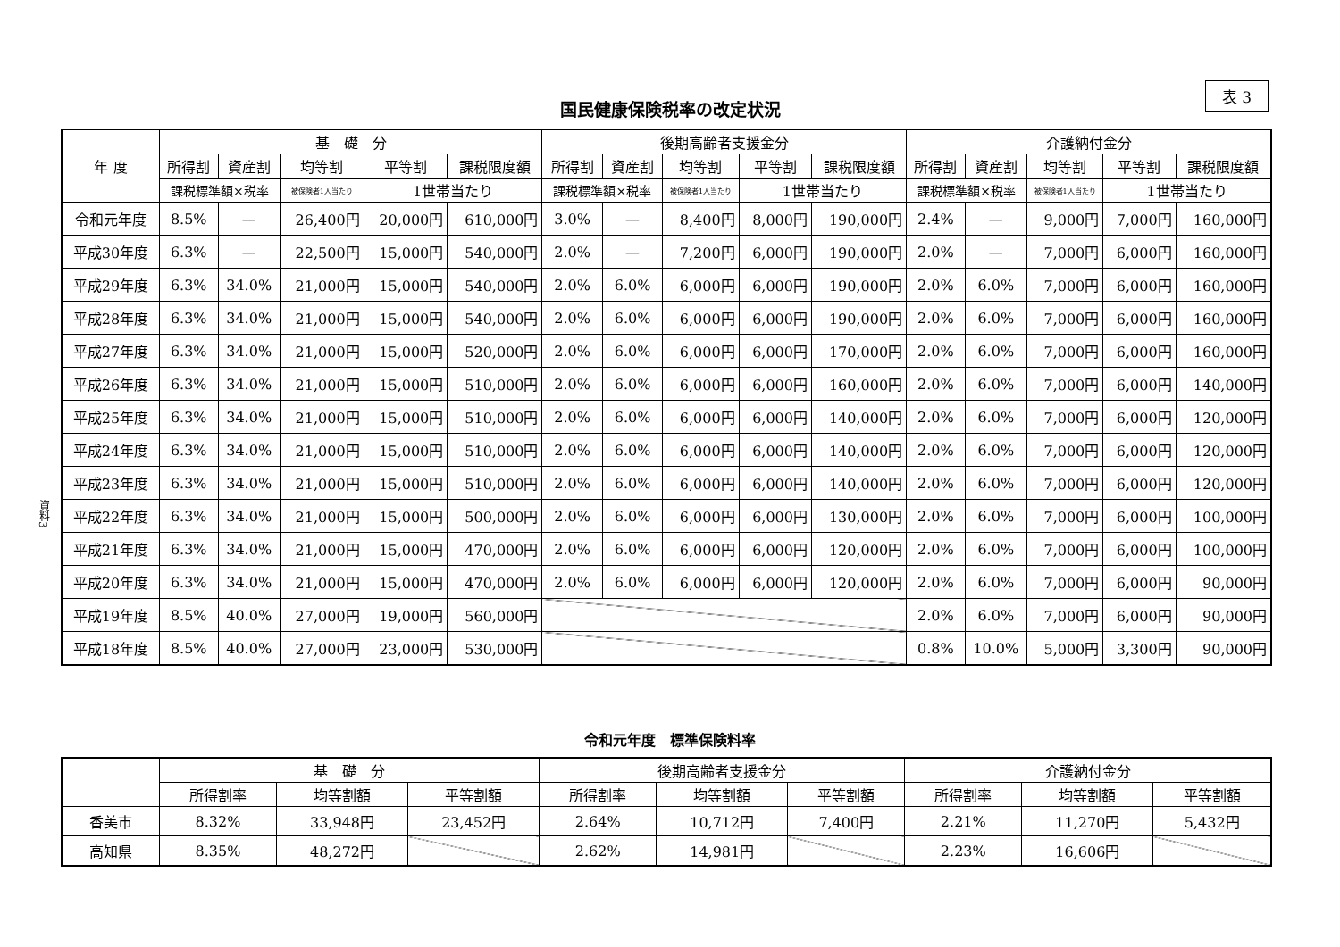表 3
国民健康保険税率の改定状況
資料3
| 年 度 | 基 礎 分 | | | | | 後期高齢者支援金分 | | | | | 介護納付金分 | | | | |
| --- | --- | --- | --- | --- | --- | --- | --- | --- | --- | --- | --- | --- | --- | --- | --- |
| | 所得割 | 資産割 | 均等割 | 平等割 | 課税限度額 | 所得割 | 資産割 | 均等割 | 平等割 | 課税限度額 | 所得割 | 資産割 | 均等割 | 平等割 | 課税限度額 |
| | 課税標準額×税率 | | 被保険者1人当たり | 1世帯当たり | | 課税標準額×税率 | | 被保険者1人当たり | 1世帯当たり | | 課税標準額×税率 | | 被保険者1人当たり | 1世帯当たり | |
| 令和元年度 | 8.5% | — | 26,400円 | 20,000円 | 610,000円 | 3.0% | — | 8,400円 | 8,000円 | 190,000円 | 2.4% | — | 9,000円 | 7,000円 | 160,000円 |
| 平成30年度 | 6.3% | — | 22,500円 | 15,000円 | 540,000円 | 2.0% | — | 7,200円 | 6,000円 | 190,000円 | 2.0% | — | 7,000円 | 6,000円 | 160,000円 |
| 平成29年度 | 6.3% | 34.0% | 21,000円 | 15,000円 | 540,000円 | 2.0% | 6.0% | 6,000円 | 6,000円 | 190,000円 | 2.0% | 6.0% | 7,000円 | 6,000円 | 160,000円 |
| 平成28年度 | 6.3% | 34.0% | 21,000円 | 15,000円 | 540,000円 | 2.0% | 6.0% | 6,000円 | 6,000円 | 190,000円 | 2.0% | 6.0% | 7,000円 | 6,000円 | 160,000円 |
| 平成27年度 | 6.3% | 34.0% | 21,000円 | 15,000円 | 520,000円 | 2.0% | 6.0% | 6,000円 | 6,000円 | 170,000円 | 2.0% | 6.0% | 7,000円 | 6,000円 | 160,000円 |
| 平成26年度 | 6.3% | 34.0% | 21,000円 | 15,000円 | 510,000円 | 2.0% | 6.0% | 6,000円 | 6,000円 | 160,000円 | 2.0% | 6.0% | 7,000円 | 6,000円 | 140,000円 |
| 平成25年度 | 6.3% | 34.0% | 21,000円 | 15,000円 | 510,000円 | 2.0% | 6.0% | 6,000円 | 6,000円 | 140,000円 | 2.0% | 6.0% | 7,000円 | 6,000円 | 120,000円 |
| 平成24年度 | 6.3% | 34.0% | 21,000円 | 15,000円 | 510,000円 | 2.0% | 6.0% | 6,000円 | 6,000円 | 140,000円 | 2.0% | 6.0% | 7,000円 | 6,000円 | 120,000円 |
| 平成23年度 | 6.3% | 34.0% | 21,000円 | 15,000円 | 510,000円 | 2.0% | 6.0% | 6,000円 | 6,000円 | 140,000円 | 2.0% | 6.0% | 7,000円 | 6,000円 | 120,000円 |
| 平成22年度 | 6.3% | 34.0% | 21,000円 | 15,000円 | 500,000円 | 2.0% | 6.0% | 6,000円 | 6,000円 | 130,000円 | 2.0% | 6.0% | 7,000円 | 6,000円 | 100,000円 |
| 平成21年度 | 6.3% | 34.0% | 21,000円 | 15,000円 | 470,000円 | 2.0% | 6.0% | 6,000円 | 6,000円 | 120,000円 | 2.0% | 6.0% | 7,000円 | 6,000円 | 100,000円 |
| 平成20年度 | 6.3% | 34.0% | 21,000円 | 15,000円 | 470,000円 | 2.0% | 6.0% | 6,000円 | 6,000円 | 120,000円 | 2.0% | 6.0% | 7,000円 | 6,000円 | 90,000円 |
| 平成19年度 | 8.5% | 40.0% | 27,000円 | 19,000円 | 560,000円 | | | | | | 2.0% | 6.0% | 7,000円 | 6,000円 | 90,000円 |
| 平成18年度 | 8.5% | 40.0% | 27,000円 | 23,000円 | 530,000円 | | | | | | 0.8% | 10.0% | 5,000円 | 3,300円 | 90,000円 |
令和元年度　標準保険料率
| | 基 礎 分 | | | 後期高齢者支援金分 | | | 介護納付金分 | | |
| --- | --- | --- | --- | --- | --- | --- | --- | --- | --- |
| | 所得割率 | 均等割額 | 平等割額 | 所得割率 | 均等割額 | 平等割額 | 所得割率 | 均等割額 | 平等割額 |
| 香美市 | 8.32% | 33,948円 | 23,452円 | 2.64% | 10,712円 | 7,400円 | 2.21% | 11,270円 | 5,432円 |
| 高知県 | 8.35% | 48,272円 | | 2.62% | 14,981円 | | 2.23% | 16,606円 | |